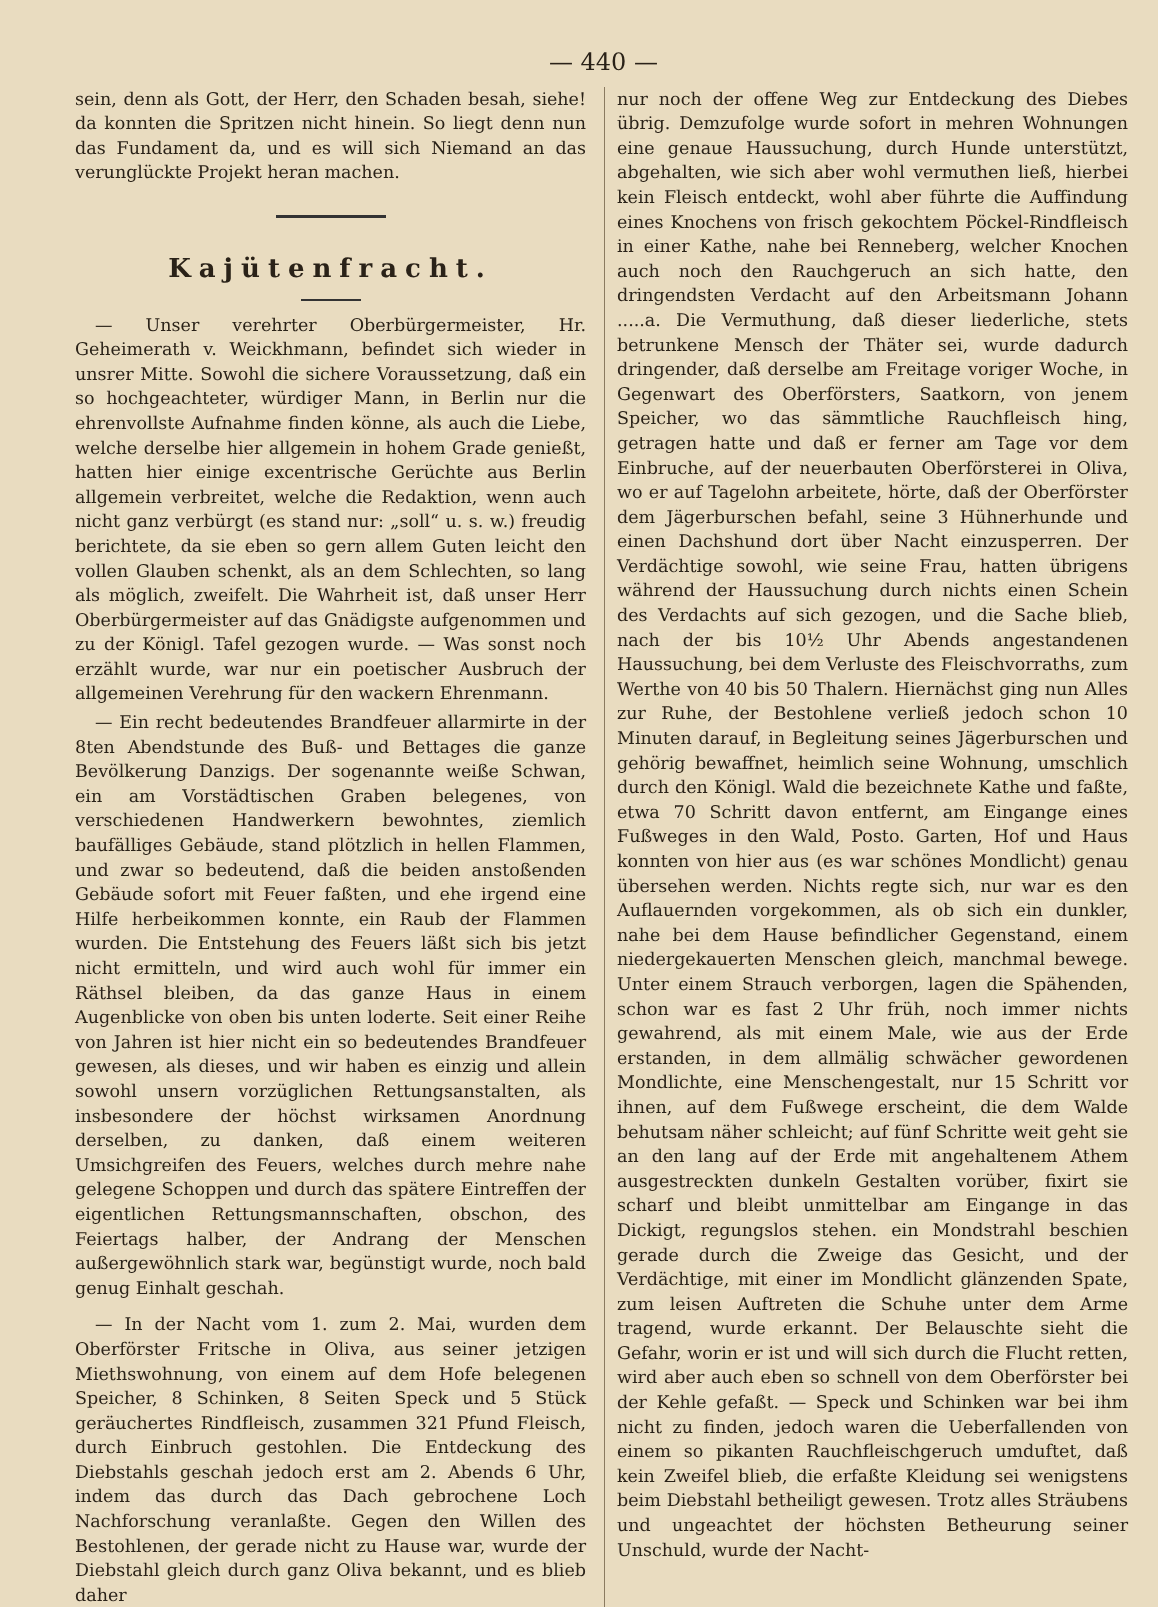— 440 —
sein, denn als Gott, der Herr, den Schaden besah, siehe! da konnten die Spritzen nicht hinein. So liegt denn nun das Fundament da, und es will sich Niemand an das verunglückte Projekt heran machen.
Kajütenfracht.
— Unser verehrter Oberbürgermeister, Hr. Geheimerath v. Weickhmann, befindet sich wieder in unsrer Mitte. Sowohl die sichere Voraussetzung, daß ein so hochgeachteter, würdiger Mann, in Berlin nur die ehrenvollste Aufnahme finden könne, als auch die Liebe, welche derselbe hier allgemein in hohem Grade genießt, hatten hier einige excentrische Gerüchte aus Berlin allgemein verbreitet, welche die Redaktion, wenn auch nicht ganz verbürgt (es stand nur: „soll“ u. s. w.) freudig berichtete, da sie eben so gern allem Guten leicht den vollen Glauben schenkt, als an dem Schlechten, so lang als möglich, zweifelt. Die Wahrheit ist, daß unser Herr Oberbürgermeister auf das Gnädigste aufgenommen und zu der Königl. Tafel gezogen wurde. — Was sonst noch erzählt wurde, war nur ein poetischer Ausbruch der allgemeinen Verehrung für den wackern Ehrenmann.
— Ein recht bedeutendes Brandfeuer allarmirte in der 8ten Abendstunde des Buß- und Bettages die ganze Bevölkerung Danzigs. Der sogenannte weiße Schwan, ein am Vorstädtischen Graben belegenes, von verschiedenen Handwerkern bewohntes, ziemlich baufälliges Gebäude, stand plötzlich in hellen Flammen, und zwar so bedeutend, daß die beiden anstoßenden Gebäude sofort mit Feuer faßten, und ehe irgend eine Hilfe herbeikommen konnte, ein Raub der Flammen wurden. Die Entstehung des Feuers läßt sich bis jetzt nicht ermitteln, und wird auch wohl für immer ein Räthsel bleiben, da das ganze Haus in einem Augenblicke von oben bis unten loderte. Seit einer Reihe von Jahren ist hier nicht ein so bedeutendes Brandfeuer gewesen, als dieses, und wir haben es einzig und allein sowohl unsern vorzüglichen Rettungsanstalten, als insbesondere der höchst wirksamen Anordnung derselben, zu danken, daß einem weiteren Umsichgreifen des Feuers, welches durch mehre nahe gelegene Schoppen und durch das spätere Eintreffen der eigentlichen Rettungsmannschaften, obschon, des Feiertags halber, der Andrang der Menschen außergewöhnlich stark war, begünstigt wurde, noch bald genug Einhalt geschah.
— In der Nacht vom 1. zum 2. Mai, wurden dem Oberförster Fritsche in Oliva, aus seiner jetzigen Miethswohnung, von einem auf dem Hofe belegenen Speicher, 8 Schinken, 8 Seiten Speck und 5 Stück geräuchertes Rindfleisch, zusammen 321 Pfund Fleisch, durch Einbruch gestohlen. Die Entdeckung des Diebstahls geschah jedoch erst am 2. Abends 6 Uhr, indem das durch das Dach gebrochene Loch Nachforschung veranlaßte. Gegen den Willen des Bestohlenen, der gerade nicht zu Hause war, wurde der Diebstahl gleich durch ganz Oliva bekannt, und es blieb daher
nur noch der offene Weg zur Entdeckung des Diebes übrig. Demzufolge wurde sofort in mehren Wohnungen eine genaue Haussuchung, durch Hunde unterstützt, abgehalten, wie sich aber wohl vermuthen ließ, hierbei kein Fleisch entdeckt, wohl aber führte die Auffindung eines Knochens von frisch gekochtem Pöckel-Rindfleisch in einer Kathe, nahe bei Renneberg, welcher Knochen auch noch den Rauchgeruch an sich hatte, den dringendsten Verdacht auf den Arbeitsmann Johann .....a. Die Vermuthung, daß dieser liederliche, stets betrunkene Mensch der Thäter sei, wurde dadurch dringender, daß derselbe am Freitage voriger Woche, in Gegenwart des Oberförsters, Saatkorn, von jenem Speicher, wo das sämmtliche Rauchfleisch hing, getragen hatte und daß er ferner am Tage vor dem Einbruche, auf der neuerbauten Oberförsterei in Oliva, wo er auf Tagelohn arbeitete, hörte, daß der Oberförster dem Jägerburschen befahl, seine 3 Hühnerhunde und einen Dachshund dort über Nacht einzusperren. Der Verdächtige sowohl, wie seine Frau, hatten übrigens während der Haussuchung durch nichts einen Schein des Verdachts auf sich gezogen, und die Sache blieb, nach der bis 10½ Uhr Abends angestandenen Haussuchung, bei dem Verluste des Fleischvorraths, zum Werthe von 40 bis 50 Thalern. Hiernächst ging nun Alles zur Ruhe, der Bestohlene verließ jedoch schon 10 Minuten darauf, in Begleitung seines Jägerburschen und gehörig bewaffnet, heimlich seine Wohnung, umschlich durch den Königl. Wald die bezeichnete Kathe und faßte, etwa 70 Schritt davon entfernt, am Eingange eines Fußweges in den Wald, Posto. Garten, Hof und Haus konnten von hier aus (es war schönes Mondlicht) genau übersehen werden. Nichts regte sich, nur war es den Auflauernden vorgekommen, als ob sich ein dunkler, nahe bei dem Hause befindlicher Gegenstand, einem niedergekauerten Menschen gleich, manchmal bewege. Unter einem Strauch verborgen, lagen die Spähenden, schon war es fast 2 Uhr früh, noch immer nichts gewahrend, als mit einem Male, wie aus der Erde erstanden, in dem allmälig schwächer gewordenen Mondlichte, eine Menschengestalt, nur 15 Schritt vor ihnen, auf dem Fußwege erscheint, die dem Walde behutsam näher schleicht; auf fünf Schritte weit geht sie an den lang auf der Erde mit angehaltenem Athem ausgestreckten dunkeln Gestalten vorüber, fixirt sie scharf und bleibt unmittelbar am Eingange in das Dickigt, regungslos stehen. ein Mondstrahl beschien gerade durch die Zweige das Gesicht, und der Verdächtige, mit einer im Mondlicht glänzenden Spate, zum leisen Auftreten die Schuhe unter dem Arme tragend, wurde erkannt. Der Belauschte sieht die Gefahr, worin er ist und will sich durch die Flucht retten, wird aber auch eben so schnell von dem Oberförster bei der Kehle gefaßt. — Speck und Schinken war bei ihm nicht zu finden, jedoch waren die Ueberfallenden von einem so pikanten Rauchfleischgeruch umduftet, daß kein Zweifel blieb, die erfaßte Kleidung sei wenigstens beim Diebstahl betheiligt gewesen. Trotz alles Sträubens und ungeachtet der höchsten Betheurung seiner Unschuld, wurde der Nacht-